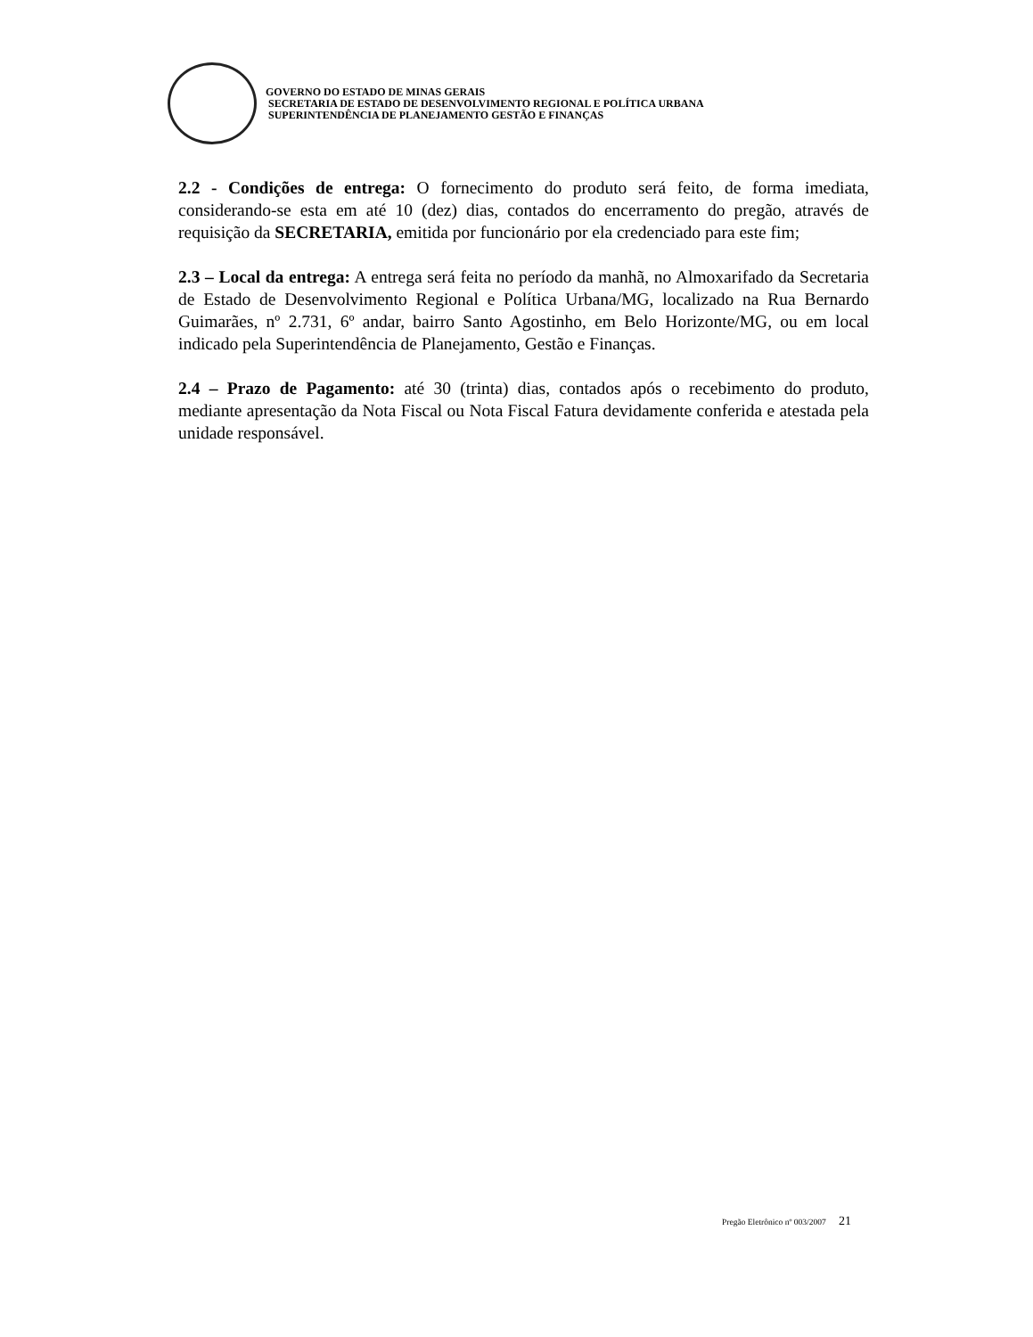GOVERNO DO ESTADO DE MINAS GERAIS
SECRETARIA DE ESTADO DE DESENVOLVIMENTO REGIONAL E POLÍTICA URBANA
SUPERINTENDÊNCIA DE PLANEJAMENTO GESTÃO E FINANÇAS
2.2 - Condições de entrega: O fornecimento do produto será feito, de forma imediata, considerando-se esta em até 10 (dez) dias, contados do encerramento do pregão, através de requisição da SECRETARIA, emitida por funcionário por ela credenciado para este fim;
2.3 – Local da entrega: A entrega será feita no período da manhã, no Almoxarifado da Secretaria de Estado de Desenvolvimento Regional e Política Urbana/MG, localizado na Rua Bernardo Guimarães, nº 2.731, 6º andar, bairro Santo Agostinho, em Belo Horizonte/MG, ou em local indicado pela Superintendência de Planejamento, Gestão e Finanças.
2.4 – Prazo de Pagamento: até 30 (trinta) dias, contados após o recebimento do produto, mediante apresentação da Nota Fiscal ou Nota Fiscal Fatura devidamente conferida e atestada pela unidade responsável.
Pregão Eletrônico nº 003/2007 21